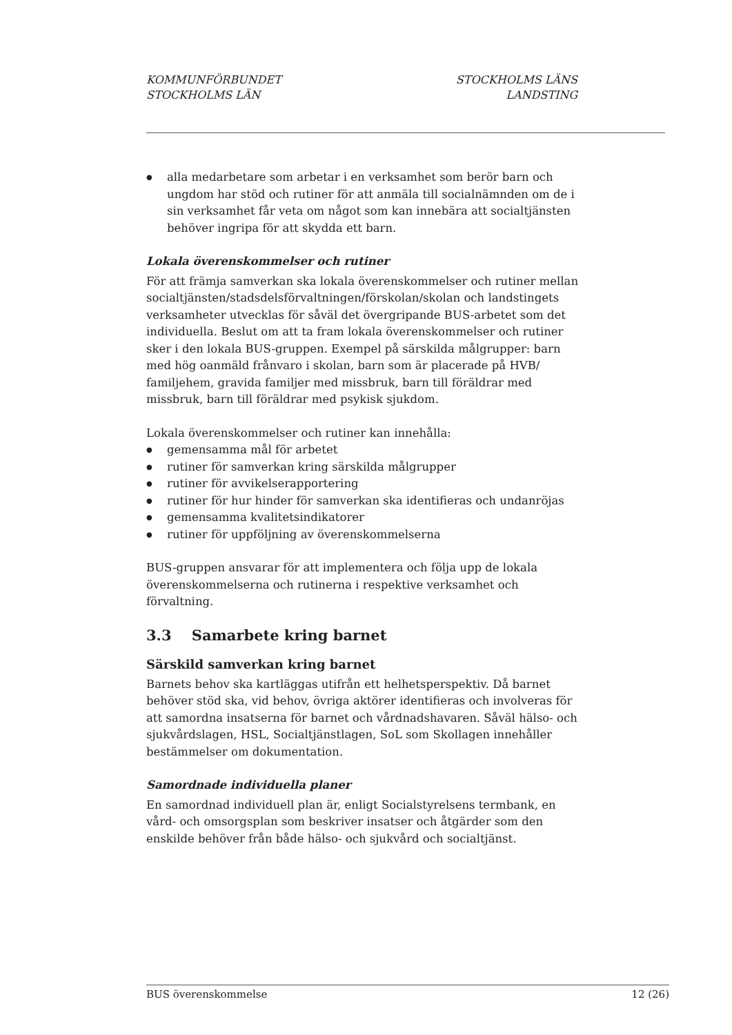KOMMUNFÖRBUNDET
STOCKHOLMS LÄN
STOCKHOLMS LÄNS
LANDSTING
● alla medarbetare som arbetar i en verksamhet som berör barn och ungdom har stöd och rutiner för att anmäla till socialnämnden om de i sin verksamhet får veta om något som kan innebära att socialtjänsten behöver ingripa för att skydda ett barn.
Lokala överenskommelser och rutiner
För att främja samverkan ska lokala överenskommelser och rutiner mellan socialtjänsten/stadsdelsförvaltningen/förskolan/skolan och landstingets verksamheter utvecklas för såväl det övergripande BUS-arbetet som det individuella. Beslut om att ta fram lokala överenskommelser och rutiner sker i den lokala BUS-gruppen. Exempel på särskilda målgrupper: barn med hög oanmäld frånvaro i skolan, barn som är placerade på HVB/ familjehem, gravida familjer med missbruk, barn till föräldrar med missbruk, barn till föräldrar med psykisk sjukdom.
Lokala överenskommelser och rutiner kan innehålla:
● gemensamma mål för arbetet
● rutiner för samverkan kring särskilda målgrupper
● rutiner för avvikelserapportering
● rutiner för hur hinder för samverkan ska identifieras och undanröjas
● gemensamma kvalitetsindikatorer
● rutiner för uppföljning av överenskommelserna
BUS-gruppen ansvarar för att implementera och följa upp de lokala överenskommelserna och rutinerna i respektive verksamhet och förvaltning.
3.3 Samarbete kring barnet
Särskild samverkan kring barnet
Barnets behov ska kartläggas utifrån ett helhetsperspektiv. Då barnet behöver stöd ska, vid behov, övriga aktörer identifieras och involveras för att samordna insatserna för barnet och vårdnadshavaren. Såväl hälso- och sjukvårdslagen, HSL, Socialtjänstlagen, SoL som Skollagen innehåller bestämmelser om dokumentation.
Samordnade individuella planer
En samordnad individuell plan är, enligt Socialstyrelsens termbank, en vård- och omsorgsplan som beskriver insatser och åtgärder som den enskilde behöver från både hälso- och sjukvård och socialtjänst.
BUS överenskommelse 12 (26)